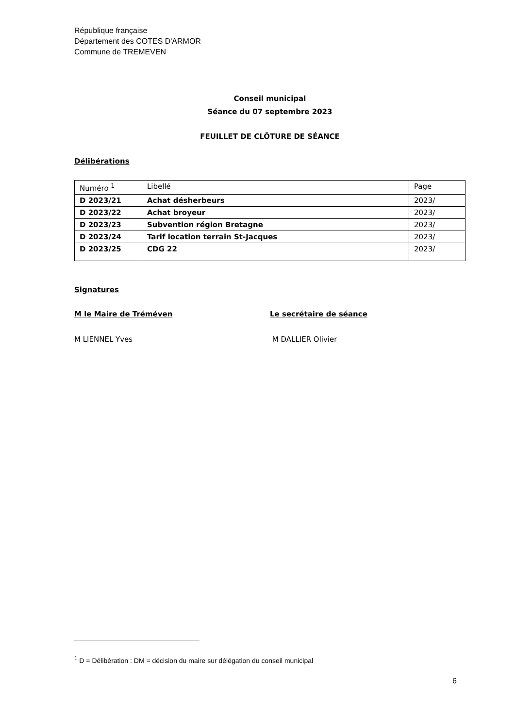République française
Département des COTES D'ARMOR
Commune de TREMEVEN
Conseil municipal
Séance du 07 septembre 2023
FEUILLET DE CLÔTURE DE SÉANCE
Délibérations
| Numéro <sup>1</sup> | Libellé | Page |
| D 2023/21 | Achat désherbeurs | 2023/ |
| D 2023/22 | Achat broyeur | 2023/ |
| D 2023/23 | Subvention région Bretagne | 2023/ |
| D 2023/24 | Tarif location terrain St-Jacques | 2023/ |
| D 2023/25 | CDG 22 | 2023/ |
Signatures
M le Maire de Tréméven Le secrétaire de séance
M LIENNEL Yves M DALLIER Olivier
<sup>1</sup> D = Délibération : DM = décision du maire sur délégation du conseil municipal
6